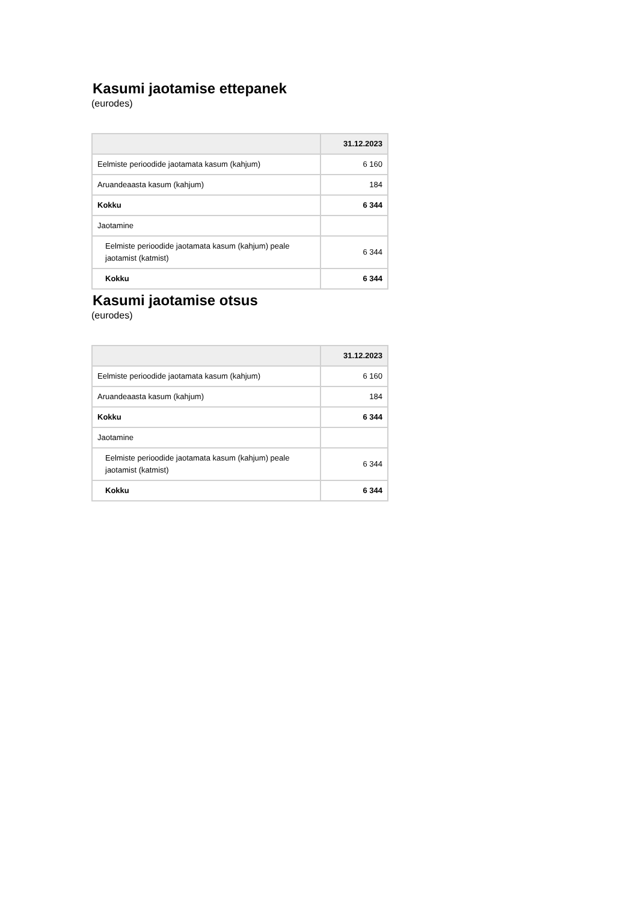Kasumi jaotamise ettepanek
(eurodes)
| | 31.12.2023 |
| --- | --- |
| Eelmiste perioodide jaotamata kasum (kahjum) | 6 160 |
| Aruandeaasta kasum (kahjum) | 184 |
| Kokku | 6 344 |
| Jaotamine | |
| Eelmiste perioodide jaotamata kasum (kahjum) peale jaotamist (katmist) | 6 344 |
| Kokku | 6 344 |
Kasumi jaotamise otsus
(eurodes)
| | 31.12.2023 |
| --- | --- |
| Eelmiste perioodide jaotamata kasum (kahjum) | 6 160 |
| Aruandeaasta kasum (kahjum) | 184 |
| Kokku | 6 344 |
| Jaotamine | |
| Eelmiste perioodide jaotamata kasum (kahjum) peale jaotamist (katmist) | 6 344 |
| Kokku | 6 344 |